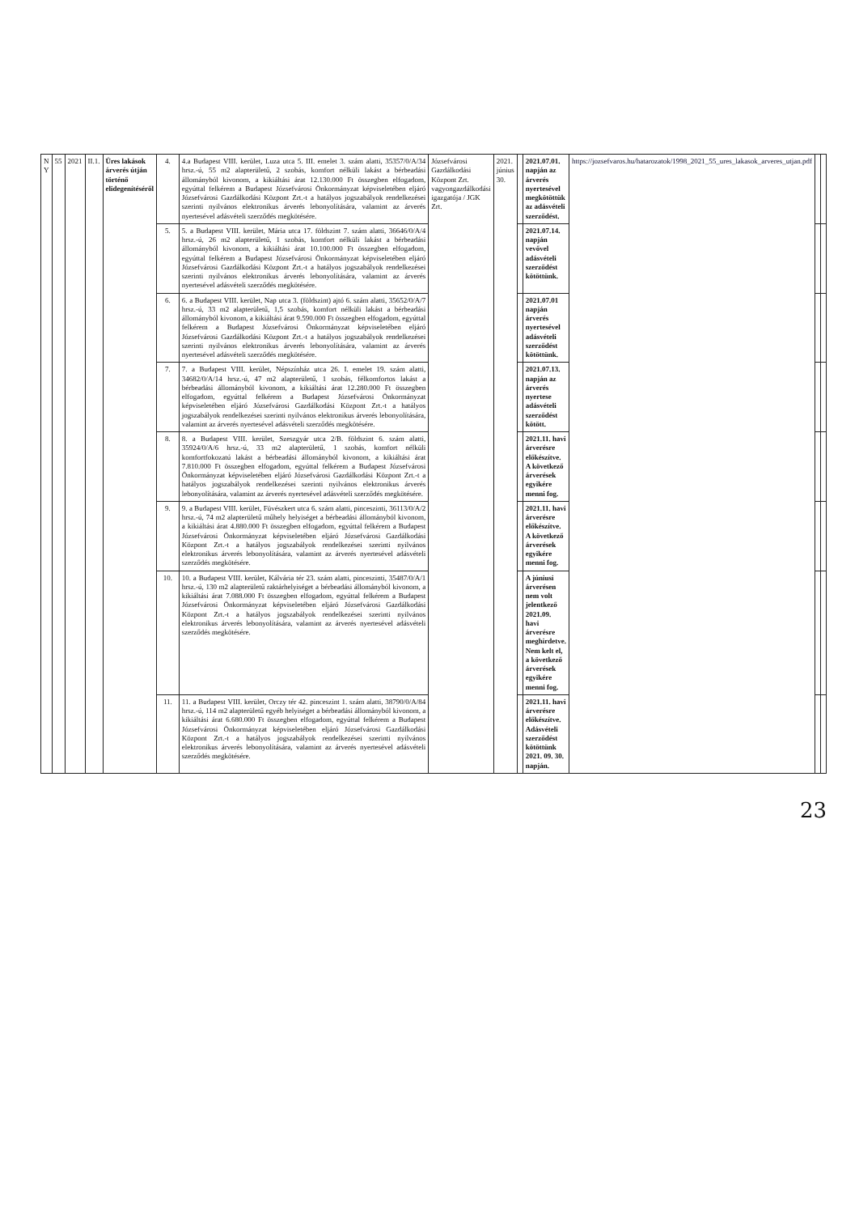| N Y | 55 | 2021 | II.1. | Üres lakások árverés útján történő elidegenítéséről | 4. | 4.a Budapest VIII. kerület, Luza utca 5. III. emelet 3. szám alatti, 35357/0/A/34 hrsz.-ú, 55 m2 alapterületű, 2 szobás, komfort nélküli lakást a bérbeadási állományból kivonom, a kikiáltási árat 12.130.000 Ft összegben elfogadom, egyúttal felkérem a Budapest Józsefvárosi Önkormányzat képviseletében eljáró Józsefvárosi Gazdálkodási Központ Zrt.-t a hatályos jogszabályok rendelkezései szerinti nyilvános elektronikus árverés lebonyolítására, valamint az árverés nyertesével adásvételi szerződés megkötésére. | Józsefvárosi Gazdálkodási Központ Zrt. vagyongazdálkodási igazgatója / JGK Zrt. | 2021. június 30. | | 2021.07.01. napján az árverés nyertesével megkötöttük az adásvételi szerződést. | https://jozsefvaros.hu/hatarozatok/1998_2021_55_ures_lakasok_arveres_utjan.pdf | | |
| | | | | | 5. | 5. a Budapest VIII. kerület, Mária utca 17. földszint 7. szám alatti, 36646/0/A/4 hrsz.-ú, 26 m2 alapterületű, 1 szobás, komfort nélküli lakást a bérbeadási állományból kivonom, a kikiáltási árat 10.100.000 Ft összegben elfogadom, egyúttal felkérem a Budapest Józsefvárosi Önkormányzat képviseletében eljáró Józsefvárosi Gazdálkodási Központ Zrt.-t a hatályos jogszabályok rendelkezései szerinti nyilvános elektronikus árverés lebonyolítására, valamint az árverés nyertesével adásvételi szerződés megkötésére. | | | | 2021.07.14. napján vevővel adásvételi szerződést kötöttünk. | | | |
| | | | | | 6. | 6. a Budapest VIII. kerület, Nap utca 3. (földszint) ajtó 6. szám alatti, 35652/0/A/7 hrsz.-ú, 33 m2 alapterületű, 1,5 szobás, komfort nélküli lakást a bérbeadási állományból kivonom, a kikiáltási árat 9.590.000 Ft összegben elfogadom, egyúttal felkérem a Budapest Józsefvárosi Önkormányzat képviseletében eljáró Józsefvárosi Gazdálkodási Központ Zrt.-t a hatályos jogszabályok rendelkezései szerinti nyilvános elektronikus árverés lebonyolítására, valamint az árverés nyertesével adásvételi szerződés megkötésére. | | | | 2021.07.01 napján árverés nyertesével adásvételi szerződést kötöttünk. | | | |
| | | | | | 7. | 7. a Budapest VIII. kerület, Népszínház utca 26. I. emelet 19. szám alatti, 34682/0/A/14 hrsz.-ú, 47 m2 alapterületű, 1 szobás, félkomfortos lakást a bérbeadási állományból kivonom, a kikiáltási árat 12.280.000 Ft összegben elfogadom, egyúttal felkérem a Budapest Józsefvárosi Önkormányzat képviseletében eljáró Józsefvárosi Gazdálkodási Központ Zrt.-t a hatályos jogszabályok rendelkezései szerinti nyilvános elektronikus árverés lebonyolítására, valamint az árverés nyertesével adásvételi szerződés megkötésére. | | | | 2021.07.13. napján az árverés nyertese adásvételi szerződést kötött. | | | |
| | | | | | 8. | 8. a Budapest VIII. kerület, Szeszgyár utca 2/B. földszint 6. szám alatti, 35924/0/A/6 hrsz.-ú, 33 m2 alapterületű, 1 szobás, komfort nélküli komfortfokozatú lakást a bérbeadási állományból kivonom, a kikiáltási árat 7.810.000 Ft összegben elfogadom, egyúttal felkérem a Budapest Józsefvárosi Önkormányzat képviseletében eljáró Józsefvárosi Gazdálkodási Központ Zrt.-t a hatályos jogszabályok rendelkezései szerinti nyilvános elektronikus árverés lebonyolítására, valamint az árverés nyertesével adásvételi szerződés megkötésére. | | | | 2021.11. havi árverésre előkészítve. A következő árverések egyikére menni fog. | | | |
| | | | | | 9. | 9. a Budapest VIII. kerület, Füvészkert utca 6. szám alatti, pinceszinti, 36113/0/A/2 hrsz.-ú, 74 m2 alapterületű műhely helyiséget a bérbeadási állományból kivonom, a kikiáltási árat 4.880.000 Ft összegben elfogadom, egyúttal felkérem a Budapest Józsefvárosi Önkormányzat képviseletében eljáró Józsefvárosi Gazdálkodási Központ Zrt.-t a hatályos jogszabályok rendelkezései szerinti nyilvános elektronikus árverés lebonyolítására, valamint az árverés nyertesével adásvételi szerződés megkötésére. | | | | 2021.11. havi árverésre előkészítve. A következő árverések egyikére menni fog. | | | |
| | | | | | 10. | 10. a Budapest VIII. kerület, Kálvária tér 23. szám alatti, pinceszinti, 35487/0/A/1 hrsz.-ú, 130 m2 alapterületű raktárhelyiséget a bérbeadási állományból kivonom, a kikiáltási árat 7.088.000 Ft összegben elfogadom, egyúttal felkérem a Budapest Józsefvárosi Önkormányzat képviseletében eljáró Józsefvárosi Gazdálkodási Központ Zrt.-t a hatályos jogszabályok rendelkezései szerinti nyilvános elektronikus árverés lebonyolítására, valamint az árverés nyertesével adásvételi szerződés megkötésére. | | | | A júniusi árverésen nem volt jelentkező 2021.09. havi árverésre meghirdetve. Nem kelt el, a következő árverések egyikére menni fog. | | | |
| | | | | | 11. | 11. a Budapest VIII. kerület, Orczy tér 42. pinceszint 1. szám alatti, 38790/0/A/84 hrsz.-ú, 114 m2 alapterületű egyéb helyiséget a bérbeadási állományból kivonom, a kikiáltási árat 6.680.000 Ft összegben elfogadom, egyúttal felkérem a Budapest Józsefvárosi Önkormányzat képviseletében eljáró Józsefvárosi Gazdálkodási Központ Zrt.-t a hatályos jogszabályok rendelkezései szerinti nyilvános elektronikus árverés lebonyolítására, valamint az árverés nyertesével adásvételi szerződés megkötésére. | | | | 2021.11. havi árverésre előkészítve. Adásvételi szerződést kötöttünk 2021. 09. 30. napján. | | | |
23